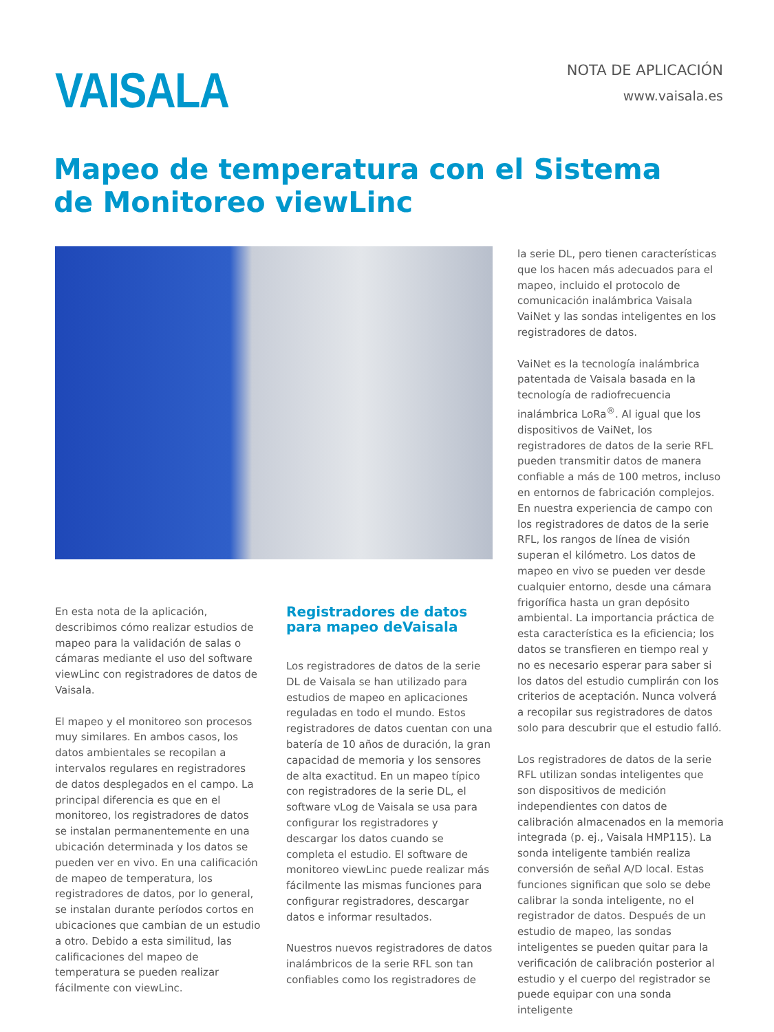VAISALA
NOTA DE APLICACIÓN
www.vaisala.es
Mapeo de temperatura con el Sistema
de Monitoreo viewLinc
En esta nota de la aplicación, describimos cómo realizar estudios de mapeo para la validación de salas o cámaras mediante el uso del software viewLinc con registradores de datos de Vaisala.
El mapeo y el monitoreo son procesos muy similares. En ambos casos, los datos ambientales se recopilan a intervalos regulares en registradores de datos desplegados en el campo. La principal diferencia es que en el monitoreo, los registradores de datos se instalan permanentemente en una ubicación determinada y los datos se pueden ver en vivo. En una calificación de mapeo de temperatura, los registradores de datos, por lo general, se instalan durante períodos cortos en ubicaciones que cambian de un estudio a otro. Debido a esta similitud, las calificaciones del mapeo de temperatura se pueden realizar fácilmente con viewLinc.
Registradores de datos para mapeo deVaisala
Los registradores de datos de la serie DL de Vaisala se han utilizado para estudios de mapeo en aplicaciones reguladas en todo el mundo. Estos registradores de datos cuentan con una batería de 10 años de duración, la gran capacidad de memoria y los sensores de alta exactitud. En un mapeo típico con registradores de la serie DL, el software vLog de Vaisala se usa para configurar los registradores y descargar los datos cuando se completa el estudio. El software de monitoreo viewLinc puede realizar más fácilmente las mismas funciones para configurar registradores, descargar datos e informar resultados.
Nuestros nuevos registradores de datos inalámbricos de la serie RFL son tan confiables como los registradores de
la serie DL, pero tienen características que los hacen más adecuados para el mapeo, incluido el protocolo de comunicación inalámbrica Vaisala VaiNet y las sondas inteligentes en los registradores de datos.
VaiNet es la tecnología inalámbrica patentada de Vaisala basada en la tecnología de radiofrecuencia inalámbrica LoRa<sup>®</sup>. Al igual que los dispositivos de VaiNet, los registradores de datos de la serie RFL pueden transmitir datos de manera confiable a más de 100 metros, incluso en entornos de fabricación complejos. En nuestra experiencia de campo con los registradores de datos de la serie RFL, los rangos de línea de visión superan el kilómetro. Los datos de mapeo en vivo se pueden ver desde cualquier entorno, desde una cámara frigorífica hasta un gran depósito ambiental. La importancia práctica de esta característica es la eficiencia; los datos se transfieren en tiempo real y no es necesario esperar para saber si los datos del estudio cumplirán con los criterios de aceptación. Nunca volverá a recopilar sus registradores de datos solo para descubrir que el estudio falló.
Los registradores de datos de la serie RFL utilizan sondas inteligentes que son dispositivos de medición independientes con datos de calibración almacenados en la memoria integrada (p. ej., Vaisala HMP115). La sonda inteligente también realiza conversión de señal A/D local. Estas funciones significan que solo se debe calibrar la sonda inteligente, no el registrador de datos. Después de un estudio de mapeo, las sondas inteligentes se pueden quitar para la verificación de calibración posterior al estudio y el cuerpo del registrador se puede equipar con una sonda inteligente